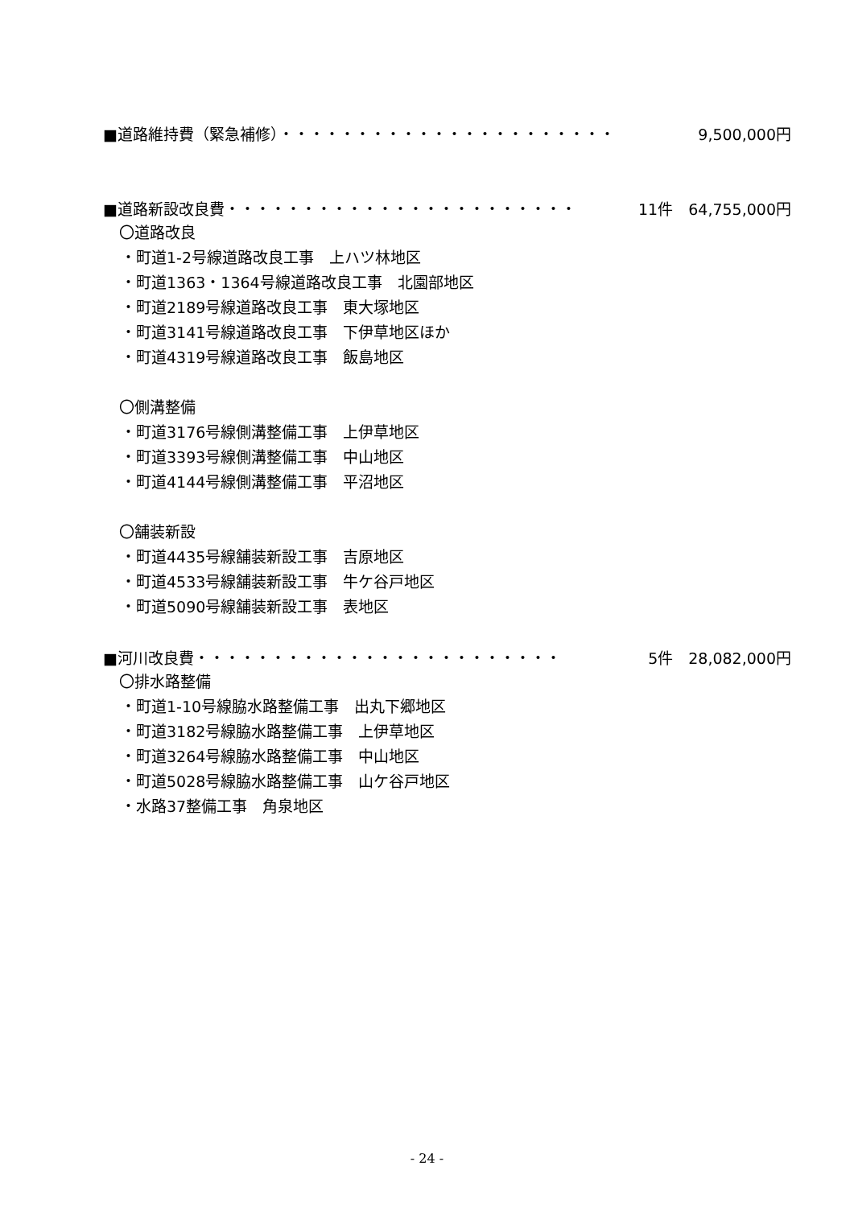■道路維持費（緊急補修）・・・・・・・・・・・・・・・・・・・・・・ 9,500,000円
■道路新設改良費・・・・・・・・・・・・・・・・・・・・・・・ 11件　64,755,000円
〇道路改良
・町道1-2号線道路改良工事　上ハツ林地区
・町道1363・1364号線道路改良工事　北園部地区
・町道2189号線道路改良工事　東大塚地区
・町道3141号線道路改良工事　下伊草地区ほか
・町道4319号線道路改良工事　飯島地区
〇側溝整備
・町道3176号線側溝整備工事　上伊草地区
・町道3393号線側溝整備工事　中山地区
・町道4144号線側溝整備工事　平沼地区
〇舗装新設
・町道4435号線舗装新設工事　吉原地区
・町道4533号線舗装新設工事　牛ケ谷戸地区
・町道5090号線舗装新設工事　表地区
■河川改良費・・・・・・・・・・・・・・・・・・・・・・・・ 5件　28,082,000円
〇排水路整備
・町道1-10号線脇水路整備工事　出丸下郷地区
・町道3182号線脇水路整備工事　上伊草地区
・町道3264号線脇水路整備工事　中山地区
・町道5028号線脇水路整備工事　山ケ谷戸地区
・水路37整備工事　角泉地区
- 24 -